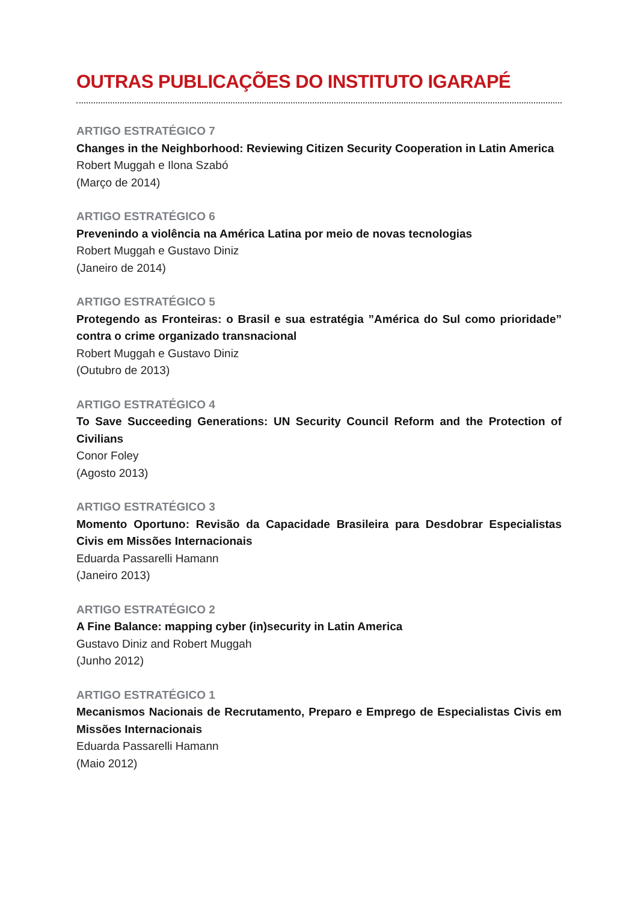OUTRAS PUBLICAÇÕES DO INSTITUTO IGARAPÉ
ARTIGO ESTRATÉGICO 7
Changes in the Neighborhood: Reviewing Citizen Security Cooperation in Latin America
Robert Muggah e Ilona Szabó
(Março de 2014)
ARTIGO ESTRATÉGICO 6
Prevenindo a violência na América Latina por meio de novas tecnologias
Robert Muggah e Gustavo Diniz
(Janeiro de 2014)
ARTIGO ESTRATÉGICO 5
Protegendo as Fronteiras: o Brasil e sua estratégia ”América do Sul como prioridade” contra o crime organizado transnacional
Robert Muggah e Gustavo Diniz
(Outubro de 2013)
ARTIGO ESTRATÉGICO 4
To Save Succeeding Generations: UN Security Council Reform and the Protection of Civilians
Conor Foley
(Agosto 2013)
ARTIGO ESTRATÉGICO 3
Momento Oportuno: Revisão da Capacidade Brasileira para Desdobrar Especialistas Civis em Missões Internacionais
Eduarda Passarelli Hamann
(Janeiro 2013)
ARTIGO ESTRATÉGICO 2
A Fine Balance: mapping cyber (in)security in Latin America
Gustavo Diniz and Robert Muggah
(Junho 2012)
ARTIGO ESTRATÉGICO 1
Mecanismos Nacionais de Recrutamento, Preparo e Emprego de Especialistas Civis em Missões Internacionais
Eduarda Passarelli Hamann
(Maio 2012)